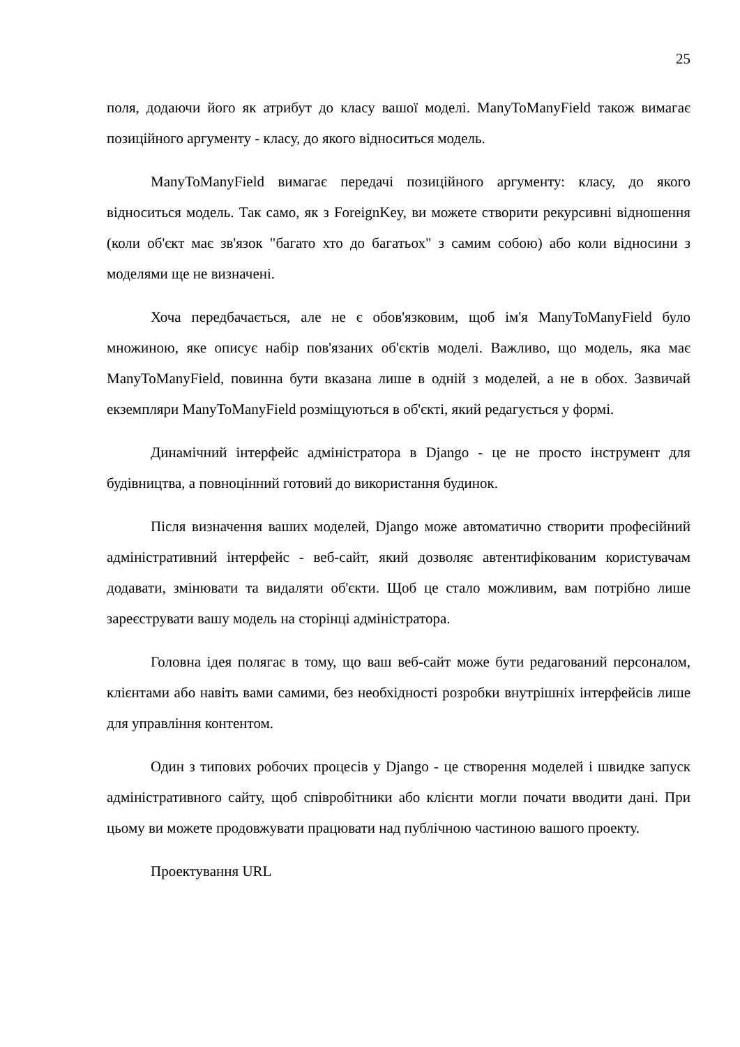25
поля, додаючи його як атрибут до класу вашої моделі. ManyToManyField також вимагає позиційного аргументу - класу, до якого відноситься модель.
ManyToManyField вимагає передачі позиційного аргументу: класу, до якого відноситься модель. Так само, як з ForeignKey, ви можете створити рекурсивні відношення (коли об'єкт має зв'язок "багато хто до багатьох" з самим собою) або коли відносини з моделями ще не визначені.
Хоча передбачається, але не є обов'язковим, щоб ім'я ManyToManyField було множиною, яке описує набір пов'язаних об'єктів моделі. Важливо, що модель, яка має ManyToManyField, повинна бути вказана лише в одній з моделей, а не в обох. Зазвичай екземпляри ManyToManyField розміщуються в об'єкті, який редагується у формі.
Динамічний інтерфейс адміністратора в Django - це не просто інструмент для будівництва, а повноцінний готовий до використання будинок.
Після визначення ваших моделей, Django може автоматично створити професійний адміністративний інтерфейс - веб-сайт, який дозволяє автентифікованим користувачам додавати, змінювати та видаляти об'єкти. Щоб це стало можливим, вам потрібно лише зареєструвати вашу модель на сторінці адміністратора.
Головна ідея полягає в тому, що ваш веб-сайт може бути редагований персоналом, клієнтами або навіть вами самими, без необхідності розробки внутрішніх інтерфейсів лише для управління контентом.
Один з типових робочих процесів у Django - це створення моделей і швидке запуск адміністративного сайту, щоб співробітники або клієнти могли почати вводити дані. При цьому ви можете продовжувати працювати над публічною частиною вашого проекту.
Проектування URL